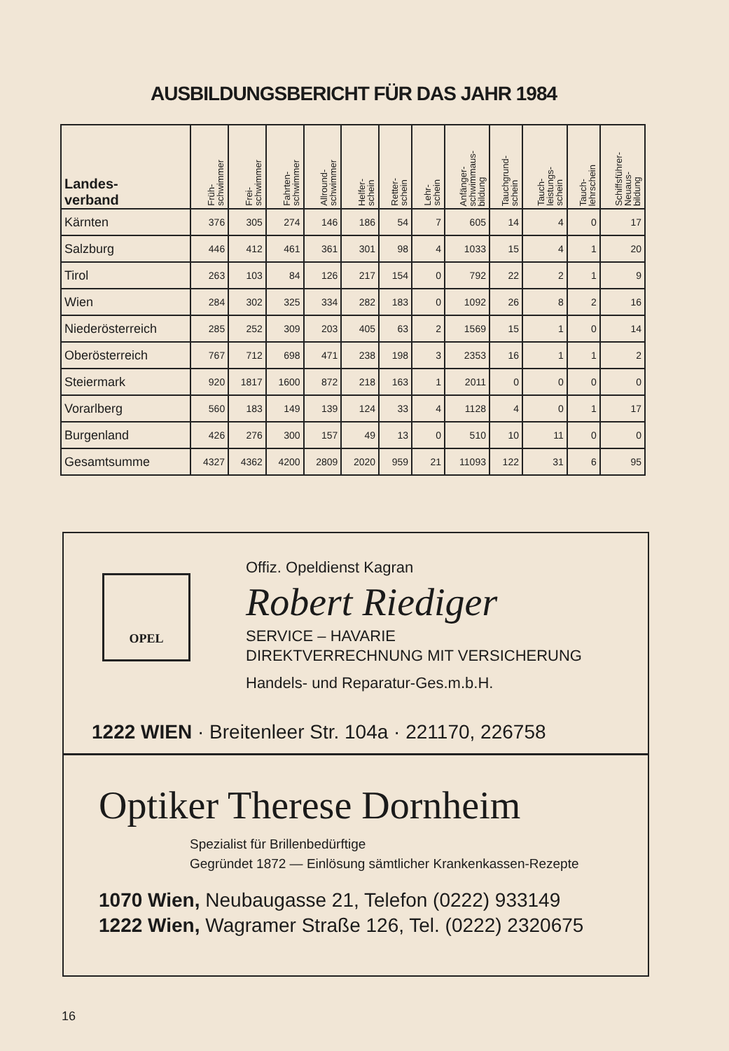AUSBILDUNGSBERICHT FÜR DAS JAHR 1984
| Landes- verband | Früh- schwimmer | Frei- schwimmer | Fahrten- schwimmer | Allround- schwimmer | Helfer- schein | Retter- schein | Lehr- schein | Anfänger- schwimmaus- bildung | Tauchgrund- schein | Tauch- leistungs- schein | Tauch- lehrschein | Schiffsführer- Neuaus- bildung |
| --- | --- | --- | --- | --- | --- | --- | --- | --- | --- | --- | --- | --- |
| Kärnten | 376 | 305 | 274 | 146 | 186 | 54 | 7 | 605 | 14 | 4 | 0 | 17 |
| Salzburg | 446 | 412 | 461 | 361 | 301 | 98 | 4 | 1033 | 15 | 4 | 1 | 20 |
| Tirol | 263 | 103 | 84 | 126 | 217 | 154 | 0 | 792 | 22 | 2 | 1 | 9 |
| Wien | 284 | 302 | 325 | 334 | 282 | 183 | 0 | 1092 | 26 | 8 | 2 | 16 |
| Niederösterreich | 285 | 252 | 309 | 203 | 405 | 63 | 2 | 1569 | 15 | 1 | 0 | 14 |
| Oberösterreich | 767 | 712 | 698 | 471 | 238 | 198 | 3 | 2353 | 16 | 1 | 1 | 2 |
| Steiermark | 920 | 1817 | 1600 | 872 | 218 | 163 | 1 | 2011 | 0 | 0 | 0 | 0 |
| Vorarlberg | 560 | 183 | 149 | 139 | 124 | 33 | 4 | 1128 | 4 | 0 | 1 | 17 |
| Burgenland | 426 | 276 | 300 | 157 | 49 | 13 | 0 | 510 | 10 | 11 | 0 | 0 |
| Gesamtsumme | 4327 | 4362 | 4200 | 2809 | 2020 | 959 | 21 | 11093 | 122 | 31 | 6 | 95 |
OPEL
Offiz. Opeldienst Kagran
Robert Riediger
SERVICE – HAVARIE
DIREKTVERRECHNUNG MIT VERSICHERUNG
Handels- und Reparatur-Ges.m.b.H.
1222 WIEN · Breitenleer Str. 104a · 221170, 226758
Optiker Therese Dornheim
Spezialist für Brillenbedürftige
Gegründet 1872 — Einlösung sämtlicher Krankenkassen-Rezepte
1070 Wien, Neubaugasse 21, Telefon (0222) 933149
1222 Wien, Wagramer Straße 126, Tel. (0222) 2320675
16